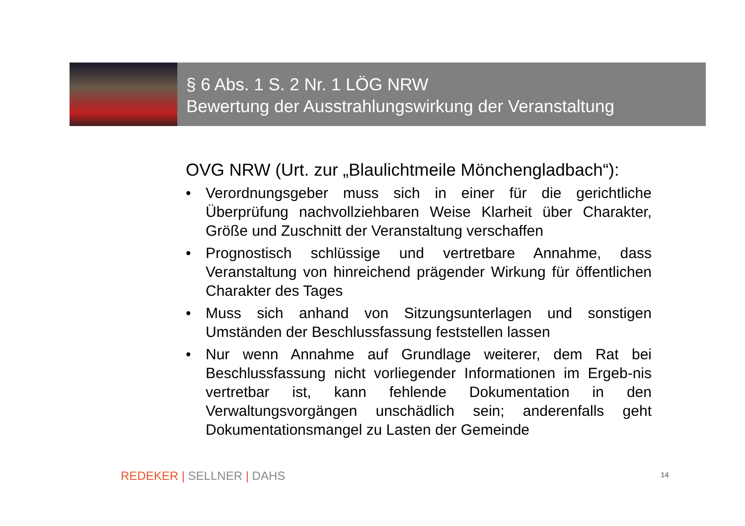§ 6 Abs. 1 S. 2 Nr. 1 LÖG NRW
Bewertung der Ausstrahlungswirkung der Veranstaltung
OVG NRW (Urt. zur „Blaulichtmeile Mönchengladbach“):
• Verordnungsgeber muss sich in einer für die gerichtliche Überprüfung nachvollziehbaren Weise Klarheit über Charakter, Größe und Zuschnitt der Veranstaltung verschaffen
• Prognostisch schlüssige und vertretbare Annahme, dass Veranstaltung von hinreichend prägender Wirkung für öffentlichen Charakter des Tages
• Muss sich anhand von Sitzungsunterlagen und sonstigen Umständen der Beschlussfassung feststellen lassen
• Nur wenn Annahme auf Grundlage weiterer, dem Rat bei Beschlussfassung nicht vorliegender Informationen im Ergeb-nis vertretbar ist, kann fehlende Dokumentation in den Verwaltungsvorgängen unschädlich sein; anderenfalls geht Dokumentationsmangel zu Lasten der Gemeinde
REDEKER | SELLNER | DAHS 14